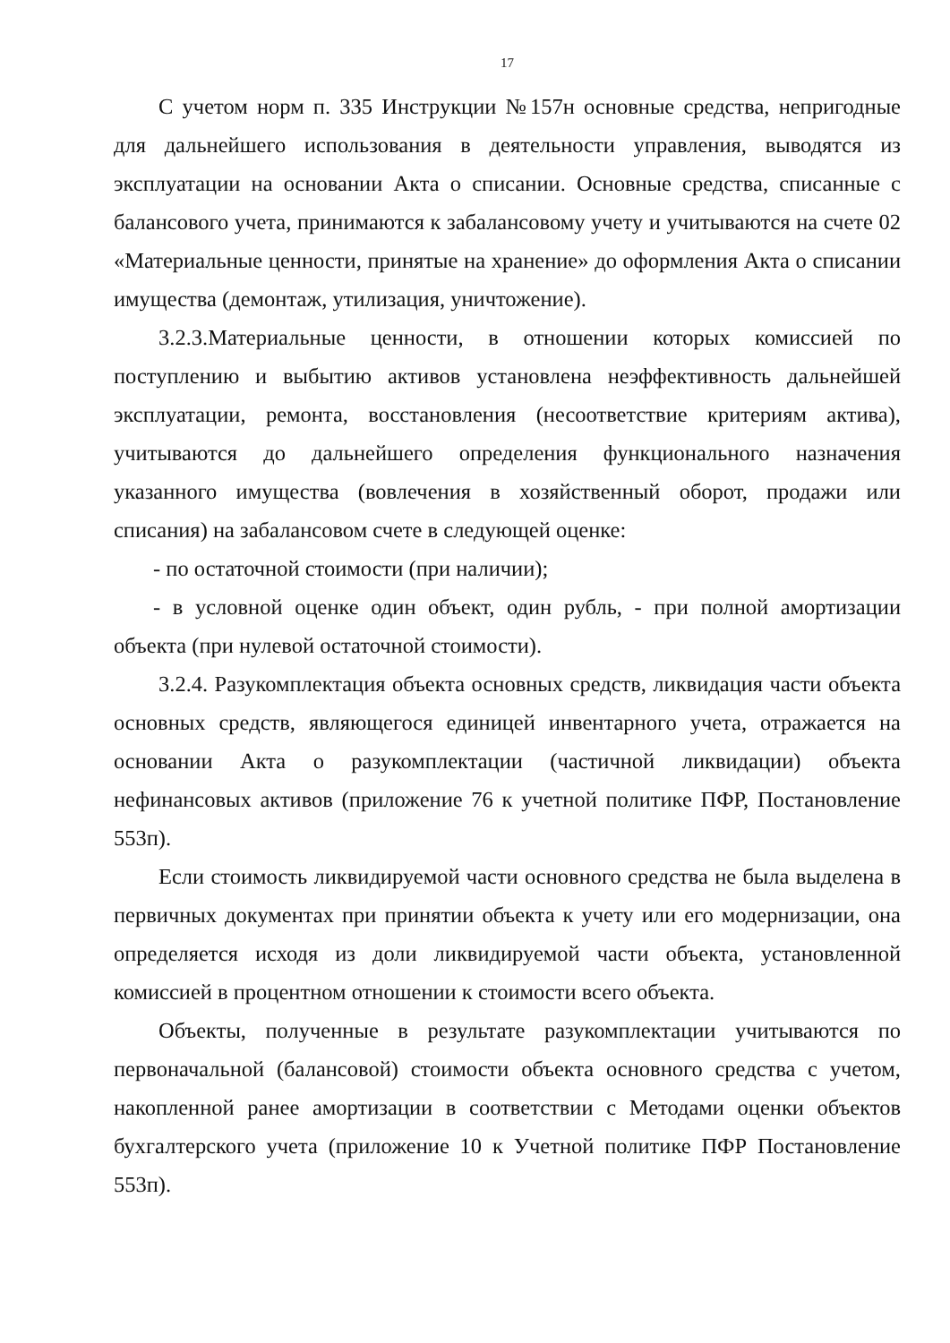17
С учетом норм п. 335 Инструкции №157н основные средства, непригодные для дальнейшего использования в деятельности управления, выводятся из эксплуатации на основании Акта о списании. Основные средства, списанные с балансового учета, принимаются к забалансовому учету и учитываются на счете 02 «Материальные ценности, принятые на хранение» до оформления Акта о списании имущества (демонтаж, утилизация, уничтожение).
3.2.3.Материальные ценности, в отношении которых комиссией по поступлению и выбытию активов установлена неэффективность дальнейшей эксплуатации, ремонта, восстановления (несоответствие критериям актива), учитываются до дальнейшего определения функционального назначения указанного имущества (вовлечения в хозяйственный оборот, продажи или списания) на забалансовом счете в следующей оценке:
- по остаточной стоимости (при наличии);
- в условной оценке один объект, один рубль, - при полной амортизации объекта (при нулевой остаточной стоимости).
3.2.4. Разукомплектация объекта основных средств, ликвидация части объекта основных средств, являющегося единицей инвентарного учета, отражается на основании Акта о разукомплектации (частичной ликвидации) объекта нефинансовых активов (приложение 76 к учетной политике ПФР, Постановление 553п).
Если стоимость ликвидируемой части основного средства не была выделена в первичных документах при принятии объекта к учету или его модернизации, она определяется исходя из доли ликвидируемой части объекта, установленной комиссией в процентном отношении к стоимости всего объекта.
Объекты, полученные в результате разукомплектации учитываются по первоначальной (балансовой) стоимости объекта основного средства с учетом, накопленной ранее амортизации в соответствии с Методами оценки объектов бухгалтерского учета (приложение 10 к Учетной политике ПФР Постановление 553п).